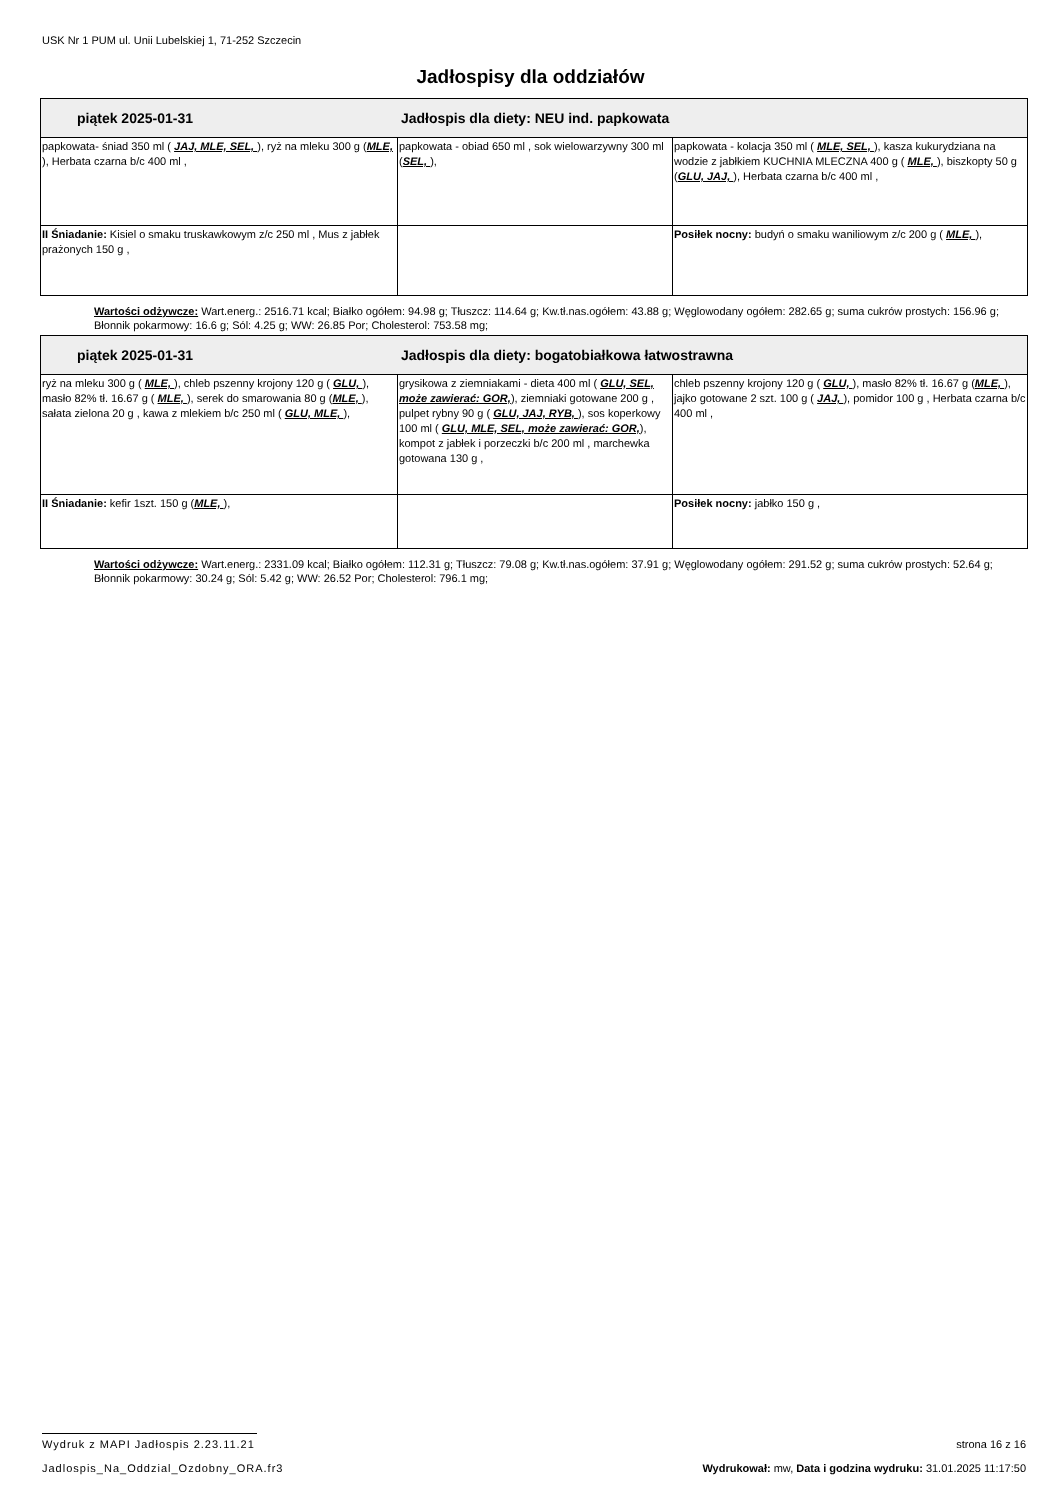USK Nr 1 PUM ul. Unii Lubelskiej 1, 71-252 Szczecin
Jadłospisy dla oddziałów
| piątek 2025-01-31 Jadłospis dla diety: NEU ind. papkowata | | |
| --- | --- | --- |
| papkowata- śniad 350 ml ( JAJ, MLE, SEL, ), ryż na mleku 300 g ( MLE, ), Herbata czarna b/c 400 ml , | papkowata - obiad 650 ml , sok wielowarzywny 300 ml ( SEL, ), | papkowata - kolacja 350 ml ( MLE, SEL, ), kasza kukurydziana na wodzie z jabłkiem KUCHNIA MLECZNA 400 g ( MLE, ), biszkopty 50 g ( GLU, JAJ, ), Herbata czarna b/c 400 ml , |
| II Śniadanie: Kisiel o smaku truskawkowym z/c 250 ml , Mus z jabłek prażonych 150 g , | | Posiłek nocny: budyń o smaku waniliowym z/c 200 g ( MLE, ), |
Wartości odżywcze: Wart.energ.: 2516.71 kcal; Białko ogółem: 94.98 g; Tłuszcz: 114.64 g; Kw.tł.nas.ogółem: 43.88 g; Węglowodany ogółem: 282.65 g; suma cukrów prostych: 156.96 g; Błonnik pokarmowy: 16.6 g; Sól: 4.25 g; WW: 26.85 Por; Cholesterol: 753.58 mg;
| piątek 2025-01-31 Jadłospis dla diety: bogatobiałkowa łatwostrawna | | |
| --- | --- | --- |
| ryż na mleku 300 g ( MLE, ), chleb pszenny krojony 120 g ( GLU, ), masło 82% tł. 16.67 g ( MLE, ), serek do smarowania 80 g ( MLE, ), sałata zielona 20 g , kawa z mlekiem b/c 250 ml ( GLU, MLE, ), | grysikowa z ziemniakami - dieta 400 ml ( GLU, SEL, może zawierać: GOR, ), ziemniaki gotowane 200 g , pulpet rybny 90 g ( GLU, JAJ, RYB, ), sos koperkowy 100 ml ( GLU, MLE, SEL, może zawierać: GOR, ), kompot z jabłek i porzeczki b/c 200 ml , marchewka gotowana 130 g , | chleb pszenny krojony 120 g ( GLU, ), masło 82% tł. 16.67 g ( MLE, ), jajko gotowane 2 szt. 100 g ( JAJ, ), pomidor 100 g , Herbata czarna b/c 400 ml , |
| II Śniadanie: kefir 1szt. 150 g ( MLE, ), | | Posiłek nocny: jabłko 150 g , |
Wartości odżywcze: Wart.energ.: 2331.09 kcal; Białko ogółem: 112.31 g; Tłuszcz: 79.08 g; Kw.tł.nas.ogółem: 37.91 g; Węglowodany ogółem: 291.52 g; suma cukrów prostych: 52.64 g; Błonnik pokarmowy: 30.24 g; Sól: 5.42 g; WW: 26.52 Por; Cholesterol: 796.1 mg;
Wydruk z MAPI Jadłospis 2.23.11.21 strona 16 z 16
Jadlospis_Na_Oddzial_Ozdobny_ORA.fr3 Wydrukował: mw, Data i godzina wydruku: 31.01.2025 11:17:50